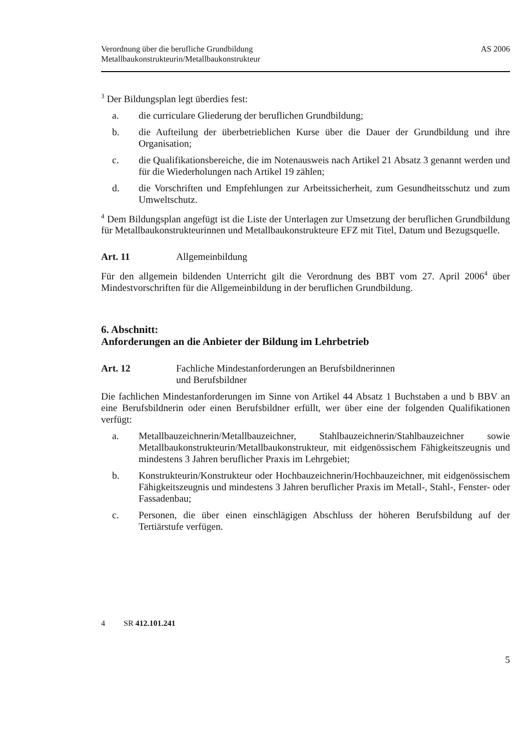Verordnung über die berufliche Grundbildung
Metallbaukonstrukteurin/Metallbaukonstrukteur
AS 2006
<sup>3</sup> Der Bildungsplan legt überdies fest:
a. die curriculare Gliederung der beruflichen Grundbildung;
b. die Aufteilung der überbetrieblichen Kurse über die Dauer der Grundbildung und ihre Organisation;
c. die Qualifikationsbereiche, die im Notenausweis nach Artikel 21 Absatz 3 genannt werden und für die Wiederholungen nach Artikel 19 zählen;
d. die Vorschriften und Empfehlungen zur Arbeitssicherheit, zum Gesundheitsschutz und zum Umweltschutz.
<sup>4</sup> Dem Bildungsplan angefügt ist die Liste der Unterlagen zur Umsetzung der beruflichen Grundbildung für Metallbaukonstrukteurinnen und Metallbaukonstrukteure EFZ mit Titel, Datum und Bezugsquelle.
Art. 11 Allgemeinbildung
Für den allgemein bildenden Unterricht gilt die Verordnung des BBT vom 27. April 2006<sup>4</sup> über Mindestvorschriften für die Allgemeinbildung in der beruflichen Grundbildung.
6. Abschnitt:
Anforderungen an die Anbieter der Bildung im Lehrbetrieb
Art. 12 Fachliche Mindestanforderungen an Berufsbildnerinnen
und Berufsbildner
Die fachlichen Mindestanforderungen im Sinne von Artikel 44 Absatz 1 Buchstaben a und b BBV an eine Berufsbildnerin oder einen Berufsbildner erfüllt, wer über eine der folgenden Qualifikationen verfügt:
a. Metallbauzeichnerin/Metallbauzeichner, Stahlbauzeichnerin/Stahlbauzeichner sowie Metallbaukonstrukteurin/Metallbaukonstrukteur, mit eidgenössischem Fähigkeitszeugnis und mindestens 3 Jahren beruflicher Praxis im Lehrgebiet;
b. Konstrukteurin/Konstrukteur oder Hochbauzeichnerin/Hochbauzeichner, mit eidgenössischem Fähigkeitszeugnis und mindestens 3 Jahren beruflicher Praxis im Metall-, Stahl-, Fenster- oder Fassadenbau;
c. Personen, die über einen einschlägigen Abschluss der höheren Berufsbildung auf der Tertiärstufe verfügen.
4 SR 412.101.241
5